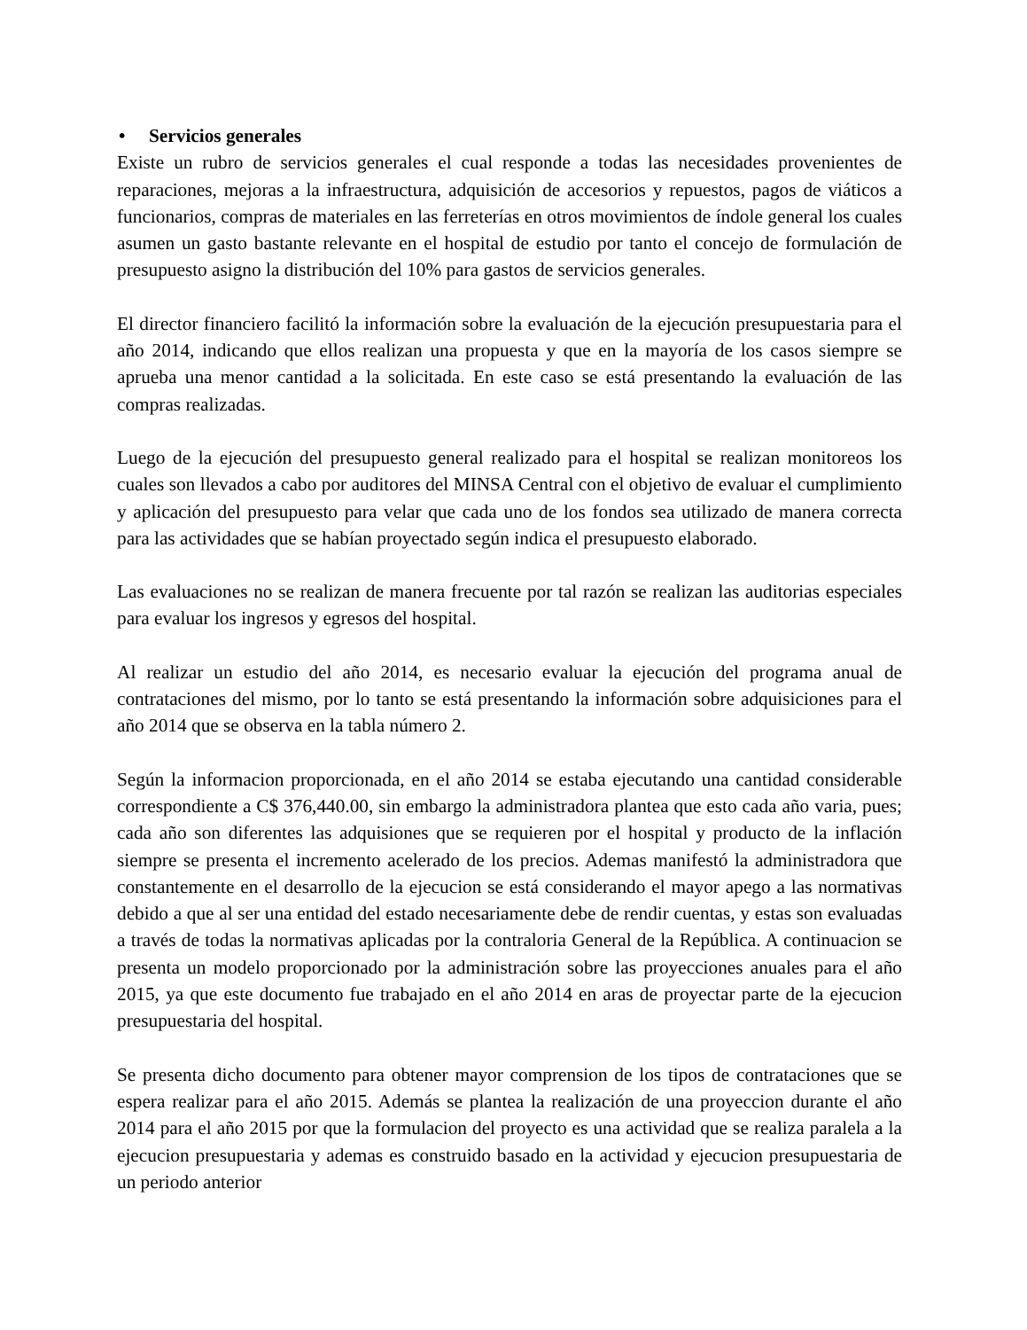• Servicios generales
Existe un rubro de servicios generales el cual responde a todas las necesidades provenientes de reparaciones, mejoras a la infraestructura, adquisición de accesorios y repuestos, pagos de viáticos a funcionarios, compras de materiales en las ferreterías en otros movimientos de índole general los cuales asumen un gasto bastante relevante en el hospital de estudio por tanto el concejo de formulación de presupuesto asigno la distribución del 10% para gastos de servicios generales.
El director financiero facilitó la información sobre la evaluación de la ejecución presupuestaria para el año 2014, indicando que ellos realizan una propuesta y que en la mayoría de los casos siempre se aprueba una menor cantidad a la solicitada. En este caso se está presentando la evaluación de las compras realizadas.
Luego de la ejecución del presupuesto general realizado para el hospital se realizan monitoreos los cuales son llevados a cabo por auditores del MINSA Central con el objetivo de evaluar el cumplimiento y aplicación del presupuesto para velar que cada uno de los fondos sea utilizado de manera correcta para las actividades que se habían proyectado según indica el presupuesto elaborado.
Las evaluaciones no se realizan de manera frecuente por tal razón se realizan las auditorias especiales para evaluar los ingresos y egresos del hospital.
Al realizar un estudio del año 2014, es necesario evaluar la ejecución del programa anual de contrataciones del mismo, por lo tanto se está presentando la información sobre adquisiciones para el año 2014 que se observa en la tabla número 2.
Según la informacion proporcionada, en el año 2014 se estaba ejecutando una cantidad considerable correspondiente a C$ 376,440.00, sin embargo la administradora plantea que esto cada año varia, pues; cada año son diferentes las adquisiones que se requieren por el hospital y producto de la inflación siempre se presenta el incremento acelerado de los precios. Ademas manifestó la administradora que constantemente en el desarrollo de la ejecucion se está considerando el mayor apego a las normativas debido a que al ser una entidad del estado necesariamente debe de rendir cuentas, y estas son evaluadas a través de todas la normativas aplicadas por la contraloria General de la República. A continuacion se presenta un modelo proporcionado por la administración sobre las proyecciones anuales para el año 2015, ya que este documento fue trabajado en el año 2014 en aras de proyectar parte de la ejecucion presupuestaria del hospital.
Se presenta dicho documento para obtener mayor comprension de los tipos de contrataciones que se espera realizar para el año 2015. Además se plantea la realización de una proyeccion durante el año 2014 para el año 2015 por que la formulacion del proyecto es una actividad que se realiza paralela a la ejecucion presupuestaria y ademas es construido basado en la actividad y ejecucion presupuestaria de un periodo anterior